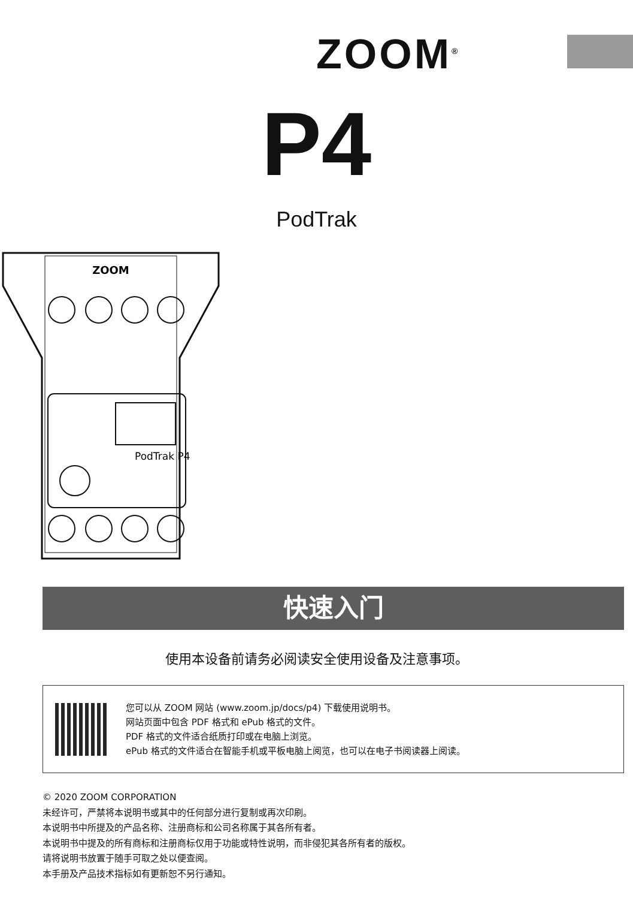ZOOM<sup>®</sup>
P4
PodTrak
ZOOM
PodTrak P4
快速入门
使用本设备前请务必阅读安全使用设备及注意事项。
您可以从 ZOOM 网站 (www.zoom.jp/docs/p4) 下载使用说明书。
网站页面中包含 PDF 格式和 ePub 格式的文件。
PDF 格式的文件适合纸质打印或在电脑上浏览。
ePub 格式的文件适合在智能手机或平板电脑上阅览，也可以在电子书阅读器上阅读。
© 2020 ZOOM CORPORATION
未经许可，严禁将本说明书或其中的任何部分进行复制或再次印刷。
本说明书中所提及的产品名称、注册商标和公司名称属于其各所有者。
本说明书中提及的所有商标和注册商标仅用于功能或特性说明，而非侵犯其各所有者的版权。
请将说明书放置于随手可取之处以便查阅。
本手册及产品技术指标如有更新恕不另行通知。